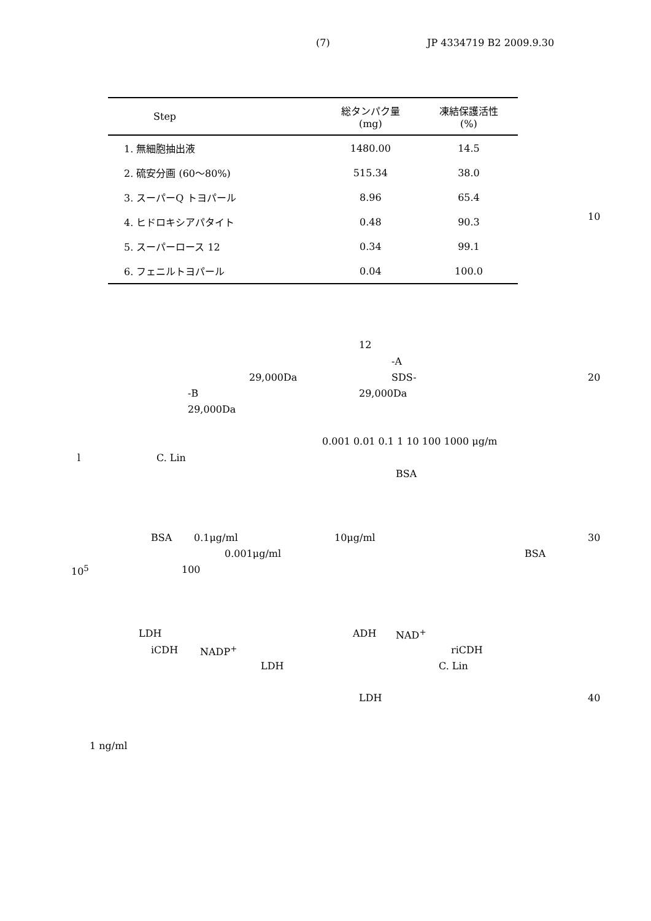(7) JP 4334719 B2 2009.9.30
| Step | 総タンパク量 (mg) | 凍結保護活性 (%) |
| --- | --- | --- |
| 1. 無細胞抽出液 | 1480.00 | 14.5 |
| 2. 硫安分画 (60～80%) | 515.34 | 38.0 |
| 3. スーパーQ トヨパール | 8.96 | 65.4 |
| 4. ヒドロキシアパタイト | 0.48 | 90.3 |
| 5. スーパーロース 12 | 0.34 | 99.1 |
| 6. フェニルトヨパール | 0.04 | 100.0 |
10
12
-A
29,000Da SDS- 20
-B 29,000Da
29,000Da
0.001 0.01 0.1 1 10 100 1000 μg/m
l C. Lin
BSA
BSA 0.1μg/ml 10μg/ml 30
0.001μg/ml BSA
10<sup>5</sup> 100
LDH ADH NAD<sup>+</sup>
iCDH NADP<sup>+</sup> riCDH
LDH C. Lin
LDH 40
1 ng/ml